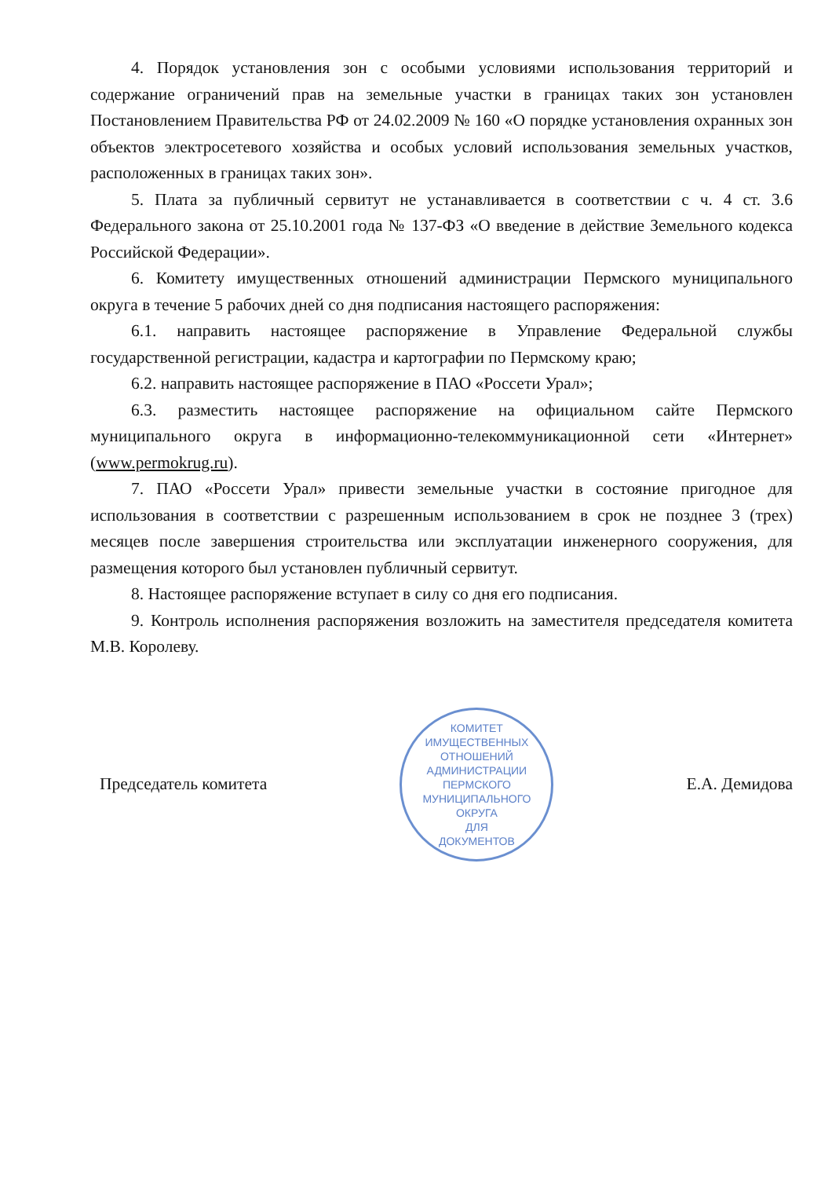4. Порядок установления зон с особыми условиями использования территорий и содержание ограничений прав на земельные участки в границах таких зон установлен Постановлением Правительства РФ от 24.02.2009 № 160 «О порядке установления охранных зон объектов электросетевого хозяйства и особых условий использования земельных участков, расположенных в границах таких зон».
5. Плата за публичный сервитут не устанавливается в соответствии с ч. 4 ст. 3.6 Федерального закона от 25.10.2001 года № 137-ФЗ «О введение в действие Земельного кодекса Российской Федерации».
6. Комитету имущественных отношений администрации Пермского муниципального округа в течение 5 рабочих дней со дня подписания настоящего распоряжения:
6.1. направить настоящее распоряжение в Управление Федеральной службы государственной регистрации, кадастра и картографии по Пермскому краю;
6.2. направить настоящее распоряжение в ПАО «Россети Урал»;
6.3. разместить настоящее распоряжение на официальном сайте Пермского муниципального округа в информационно-телекоммуникационной сети «Интернет» (www.permokrug.ru).
7. ПАО «Россети Урал» привести земельные участки в состояние пригодное для использования в соответствии с разрешенным использованием в срок не позднее 3 (трех) месяцев после завершения строительства или эксплуатации инженерного сооружения, для размещения которого был установлен публичный сервитут.
8. Настоящее распоряжение вступает в силу со дня его подписания.
9. Контроль исполнения распоряжения возложить на заместителя председателя комитета М.В. Королеву.
Председатель комитета
КОМИТЕТ ИМУЩЕСТВЕННЫХ ОТНОШЕНИЙ АДМИНИСТРАЦИИ ПЕРМСКОГО МУНИЦИПАЛЬНОГО ОКРУГА
ДЛЯ
ДОКУМЕНТОВ
Е.А. Демидова